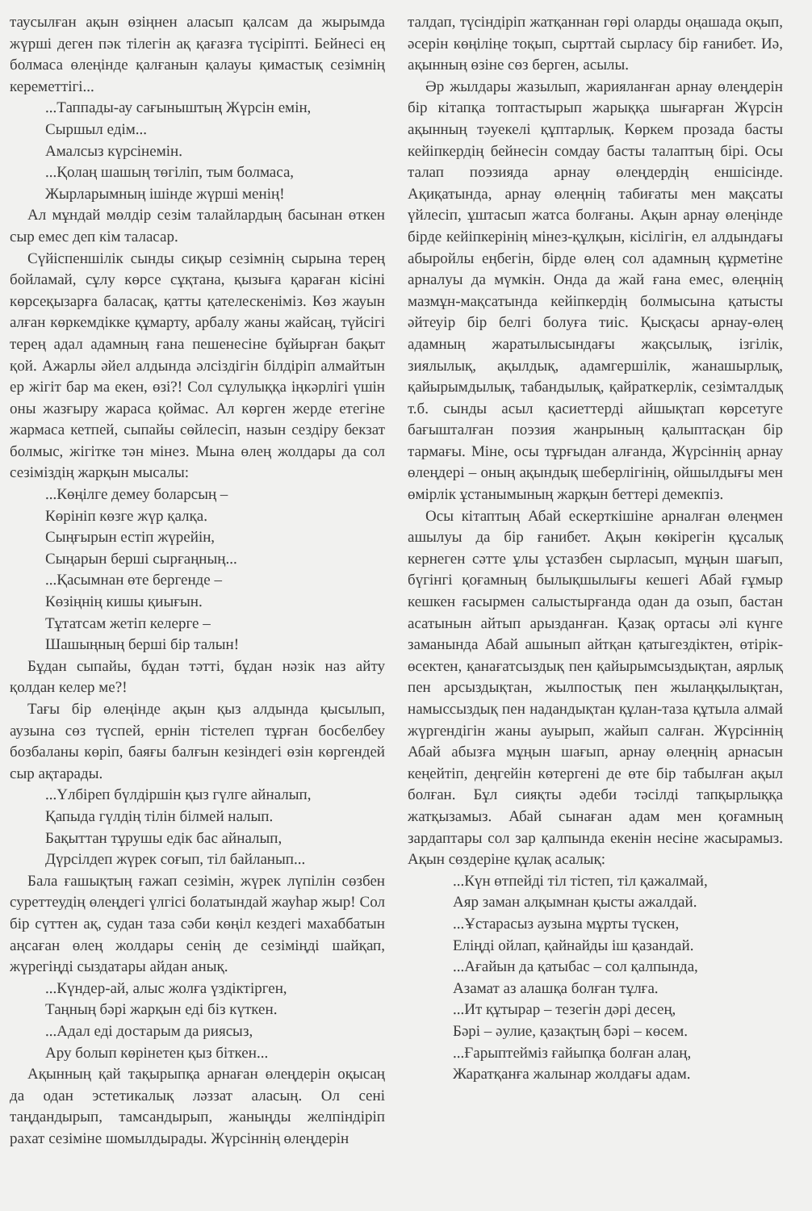таусылған ақын өзіңнен аласып қалсам да жырымда жүрші деген пәк тілегін ақ қағазға түсіріпті. Бейнесі ең болмаса өлеңінде қалғанын қалауы қимастық сезімнің кереметтігі...
...Таппады-ау сағыныштың Жүрсін емін,
Сыршыл едім...
Амалсыз күрсінемін.
...Қолаң шашың төгіліп, тым болмаса,
Жырларымның ішінде жүрші менің!
Ал мұндай мөлдір сезім талайлардың басынан өткен сыр емес деп кім таласар.
Сүйіспеншілік сынды сиқыр сезімнің сырына терең бойламай, сұлу көрсе сұқтана, қызыға қараған кісіні көрсеқызарға баласақ, қатты қателескеніміз. Көз жауын алған көркемдікке құмарту, арбалу жаны жайсаң, түйсігі терең адал адамның ғана пешенесіне бұйырған бақыт қой. Ажарлы әйел алдында әлсіздігін білдіріп алмайтын ер жігіт бар ма екен, өзі?! Сол сұлулыққа іңкәрлігі үшін оны жазғыру жараса қоймас. Ал көрген жерде етегіне жармаса кетпей, сыпайы сөйлесіп, назын сездіру бекзат болмыс, жігітке тән мінез. Мына өлең жолдары да сол сезіміздің жарқын мысалы:
...Көңілге демеу боларсың –
Көрініп көзге жүр қалқа.
Сыңғырын естіп жүрейін,
Сыңарын берші сырғаңның...
...Қасымнан өте бергенде –
Көзіңнің кишы қиығын.
Тұтатсам жетіп келерге –
Шашыңның берші бір талын!
Бұдан сыпайы, бұдан тәтті, бұдан нәзік наз айту қолдан келер ме?!
Тағы бір өлеңінде ақын қыз алдында қысылып, аузына сөз түспей, ернін тістелеп тұрған босбелбеу бозбаланы көріп, баяғы балғын кезіндегі өзін көргендей сыр ақтарады.
...Үлбіреп бүлдіршін қыз гүлге айналып,
Қапыда гүлдің тілін білмей налып.
Бақыттан тұрушы едік бас айналып,
Дүрсілдеп жүрек соғып, тіл байланып...
Бала ғашықтың ғажап сезімін, жүрек лүпілін сөзбен суреттеудің өлеңдегі үлгісі болатындай жауһар жыр! Сол бір сүттен ақ, судан таза сәби көңіл кездегі махаббатын аңсаған өлең жолдары сенің де сезіміңді шайқап, жүрегіңді сыздатары айдан анық.
...Күндер-ай, алыс жолға үздіктірген,
Таңның бәрі жарқын еді біз күткен.
...Адал еді достарым да риясыз,
Ару болып көрінетен қыз біткен...
Ақынның қай тақырыпқа арнаған өлеңдерін оқысаң да одан эстетикалық ләззат аласың. Ол сені таңдандырып, тамсандырып, жаныңды желпіндіріп рахат сезіміне шомылдырады. Жүрсіннің өлеңдерін
талдап, түсіндіріп жатқаннан гөрі оларды оңашада оқып, әсерін көңіліңе тоқып, сырттай сырласу бір ғанибет. Иә, ақынның өзіне сөз берген, асылы.
Әр жылдары жазылып, жарияланған арнау өлеңдерін бір кітапқа топтастырып жарыққа шығарған Жүрсін ақынның тәуекелі құптарлық. Көркем прозада басты кейіпкердің бейнесін сомдау басты талаптың бірі. Осы талап поэзияда арнау өлеңдердің еншісінде. Ақиқатында, арнау өлеңнің табиғаты мен мақсаты үйлесіп, ұштасып жатса болғаны. Ақын арнау өлеңінде бірде кейіпкерінің мінез-құлқын, кісілігін, ел алдындағы абыройлы еңбегін, бірде өлең сол адамның құрметіне арналуы да мүмкін. Онда да жай ғана емес, өлеңнің мазмұн-мақсатында кейіпкердің болмысына қатысты әйтеуір бір белгі болуға тиіс. Қысқасы арнау-өлең адамның жаратылысындағы жақсылық, ізгілік, зиялылық, ақылдық, адамгершілік, жанашырлық, қайырымдылық, табандылық, қайраткерлік, сезімталдық т.б. сынды асыл қасиеттерді айшықтап көрсетуге бағышталған поэзия жанрының қалыптасқан бір тармағы. Міне, осы тұрғыдан алғанда, Жүрсіннің арнау өлеңдері – оның ақындық шеберлігінің, ойшылдығы мен өмірлік ұстанымының жарқын беттері демекпіз.
Осы кітаптың Абай ескерткішіне арналған өлеңмен ашылуы да бір ғанибет. Ақын көкірегін құсалық кернеген сәтте ұлы ұстазбен сырласып, мұңын шағып, бүгінгі қоғамның былықшылығы кешегі Абай ғұмыр кешкен ғасырмен салыстырғанда одан да озып, бастан асатынын айтып арызданған. Қазақ ортасы әлі күнге заманында Абай ашынып айтқан қатыгездіктен, өтірік-өсектен, қанағатсыздық пен қайырымсыздықтан, аярлық пен арсыздықтан, жылпостық пен жылаңқылықтан, намыссыздық пен надандықтан құлан-таза құтыла алмай жүргендігін жаны ауырып, жайып салған. Жүрсіннің Абай абызға мұңын шағып, арнау өлеңнің арнасын кеңейтіп, деңгейін көтергені де өте бір табылған ақыл болған. Бұл сияқты әдеби тәсілді тапқырлыққа жатқызамыз. Абай сынаған адам мен қоғамның зардаптары сол зар қалпында екенін несіне жасырамыз. Ақын сөздеріне құлақ асалық:
...Күн өтпейді тіл тістеп, тіл қажалмай,
Аяр заман алқымнан қысты ажалдай.
...Ұстарасыз аузына мұрты түскен,
Еліңді ойлап, қайнайды іш қазандай.
...Ағайын да қатыбас – сол қалпында,
Азамат аз алашқа болған тұлға.
...Ит құтырар – тезегін дәрі десең,
Бәрі – әулие, қазақтың бәрі – көсем.
...Ғарыптейміз ғайыпқа болған алаң,
Жаратқанға жалынар жолдағы адам.